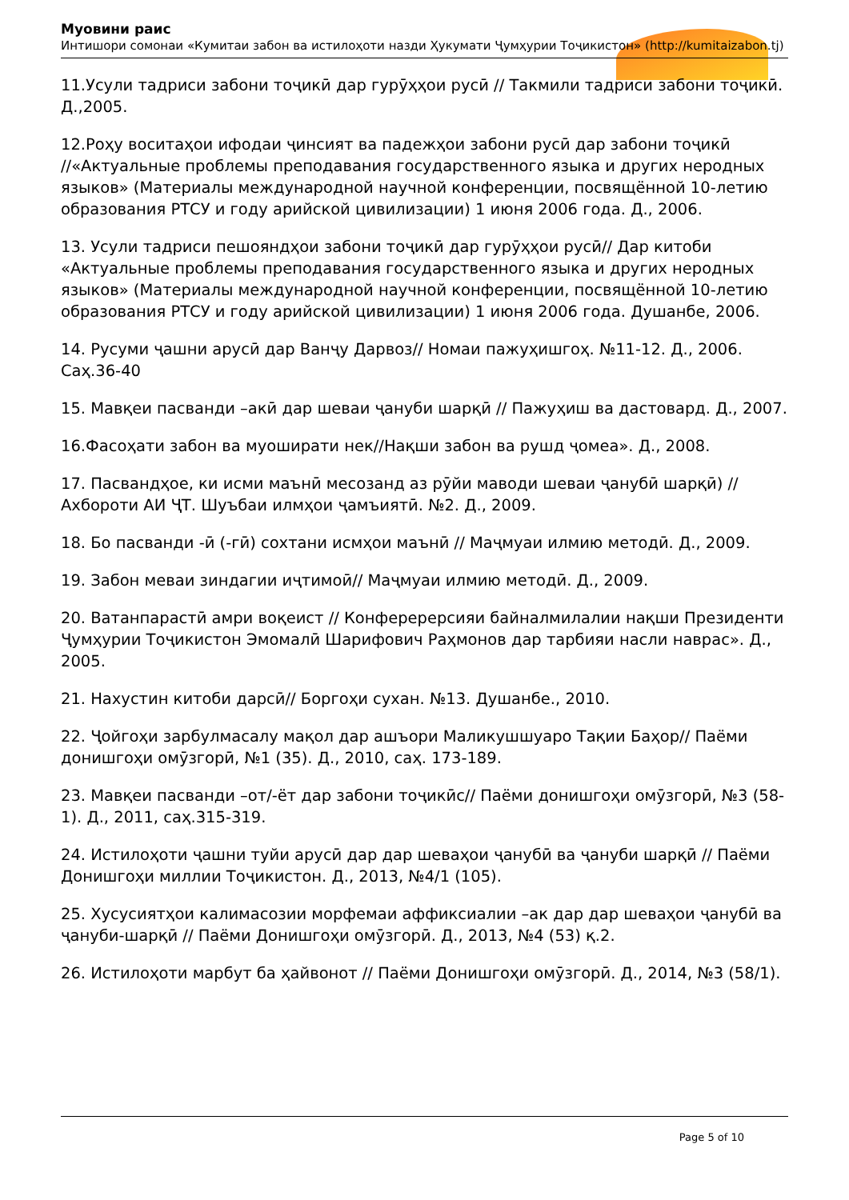Муовини раис
Интишори сомонаи «Кумитаи забон ва истилоҳоти назди Ҳукумати Ҷумҳурии Тоҷикистон» (http://kumitaizabon.tj)
11.Усули тадриси забони тоҷикӣ дар гурӯҳҳои русӣ // Такмили тадриси забони тоҷикӣ. Д.,2005.
12.Роҳу воситаҳои ифодаи ҷинсият ва падежҳои забони русӣ дар забони тоҷикӣ //«Актуальные проблемы преподавания государственного языка и других неродных языков» (Материалы международной научной конференции, посвящённой 10-летию образования РТСУ и году арийской цивилизации) 1 июня 2006 года. Д., 2006.
13. Усули тадриси пешояндҳои забони тоҷикӣ дар гурӯҳҳои русӣ// Дар китоби «Актуальные проблемы преподавания государственного языка и других неродных языков» (Материалы международной научной конференции, посвящённой 10-летию образования РТСУ и году арийской цивилизации) 1 июня 2006 года. Душанбе, 2006.
14. Русуми ҷашни арусӣ дар Ванҷу Дарвоз// Номаи пажуҳишгоҳ. №11-12. Д., 2006. Саҳ.36-40
15. Мавқеи пасванди –акӣ дар шеваи ҷануби шарқӣ // Пажуҳиш ва дастовард. Д., 2007.
16.Фасоҳати забон ва муоширати нек//Нақши забон ва рушд ҷомеа». Д., 2008.
17. Пасвандҳое, ки исми маънӣ месозанд аз рӯйи маводи шеваи ҷанубӣ шарқӣ) // Ахбороти АИ ҶТ. Шуъбаи илмҳои ҷамъиятӣ. №2. Д., 2009.
18. Бо пасванди -ӣ (-гӣ) сохтани исмҳои маънӣ // Маҷмуаи илмию методӣ. Д., 2009.
19. Забон меваи зиндагии иҷтимоӣ// Маҷмуаи илмию методӣ. Д., 2009.
20. Ватанпарастӣ амри воқеист // Конферерерсияи байналмилалии нақши Президенти Ҷумҳурии Тоҷикистон Эмомалӣ Шарифович Раҳмонов дар тарбияи насли наврас». Д., 2005.
21. Нахустин китоби дарсӣ// Боргоҳи сухан. №13. Душанбе., 2010.
22. Ҷойгоҳи зарбулмасалу мақол дар ашъори Маликушшуаро Тақии Баҳор// Паёми донишгоҳи омӯзгорӣ, №1 (35). Д., 2010, саҳ. 173-189.
23. Мавқеи пасванди –от/-ёт дар забони тоҷикӣс// Паёми донишгоҳи омӯзгорӣ, №3 (58-1). Д., 2011, саҳ.315-319.
24. Истилоҳоти ҷашни туйи арусӣ дар дар шеваҳои ҷанубӣ ва ҷануби шарқӣ // Паёми Донишгоҳи миллии Тоҷикистон. Д., 2013, №4/1 (105).
25. Хусусиятҳои калимасозии морфемаи аффиксиалии –ак дар дар шеваҳои ҷанубӣ ва ҷануби-шарқӣ // Паёми Донишгоҳи омӯзгорӣ. Д., 2013, №4 (53) қ.2.
26. Истилоҳоти марбут ба ҳайвонот // Паёми Донишгоҳи омӯзгорӣ. Д., 2014, №3 (58/1).
Page 5 of 10